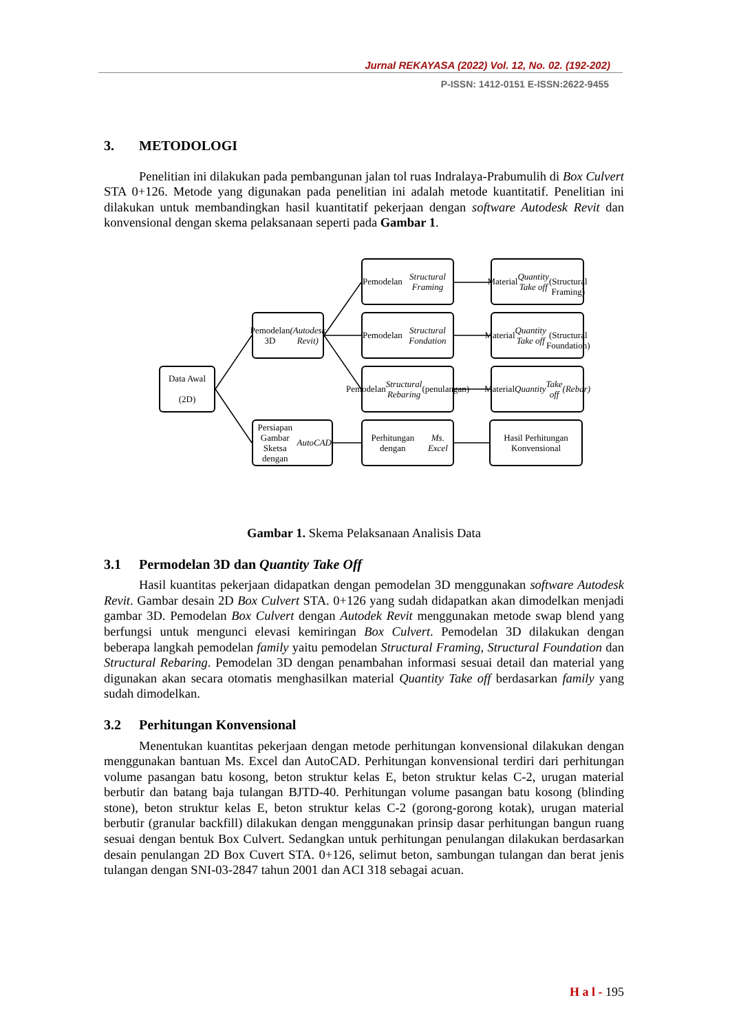Jurnal REKAYASA (2022) Vol. 12, No. 02. (192-202)
P-ISSN: 1412-0151 E-ISSN:2622-9455
3. METODOLOGI
Penelitian ini dilakukan pada pembangunan jalan tol ruas Indralaya-Prabumulih di Box Culvert STA 0+126. Metode yang digunakan pada penelitian ini adalah metode kuantitatif. Penelitian ini dilakukan untuk membandingkan hasil kuantitatif pekerjaan dengan software Autodesk Revit dan konvensional dengan skema pelaksanaan seperti pada Gambar 1.
Data Awal
(2D)
Pemodelan 3D
(Autodesk Revit)
Persiapan Gambar Sketsa dengan AutoCAD
Pemodelan Structural Framing
Pemodelan Structural Fondation
Pemodelan Structural Rebaring (penulangan)
Perhitungan dengan Ms. Excel
Material Quantity Take off
(Structural Framing)
Material Quantity Take off
(Structural Foundation)
Material Quantity
Take off
(Rebar)
Hasil Perhitungan Konvensional
Gambar 1. Skema Pelaksanaan Analisis Data
3.1 Permodelan 3D dan Quantity Take Off
Hasil kuantitas pekerjaan didapatkan dengan pemodelan 3D menggunakan software Autodesk Revit. Gambar desain 2D Box Culvert STA. 0+126 yang sudah didapatkan akan dimodelkan menjadi gambar 3D. Pemodelan Box Culvert dengan Autodek Revit menggunakan metode swap blend yang berfungsi untuk mengunci elevasi kemiringan Box Culvert. Pemodelan 3D dilakukan dengan beberapa langkah pemodelan family yaitu pemodelan Structural Framing, Structural Foundation dan Structural Rebaring. Pemodelan 3D dengan penambahan informasi sesuai detail dan material yang digunakan akan secara otomatis menghasilkan material Quantity Take off berdasarkan family yang sudah dimodelkan.
3.2 Perhitungan Konvensional
Menentukan kuantitas pekerjaan dengan metode perhitungan konvensional dilakukan dengan menggunakan bantuan Ms. Excel dan AutoCAD. Perhitungan konvensional terdiri dari perhitungan volume pasangan batu kosong, beton struktur kelas E, beton struktur kelas C-2, urugan material berbutir dan batang baja tulangan BJTD-40. Perhitungan volume pasangan batu kosong (blinding stone), beton struktur kelas E, beton struktur kelas C-2 (gorong-gorong kotak), urugan material berbutir (granular backfill) dilakukan dengan menggunakan prinsip dasar perhitungan bangun ruang sesuai dengan bentuk Box Culvert. Sedangkan untuk perhitungan penulangan dilakukan berdasarkan desain penulangan 2D Box Cuvert STA. 0+126, selimut beton, sambungan tulangan dan berat jenis tulangan dengan SNI-03-2847 tahun 2001 dan ACI 318 sebagai acuan.
H a l - 195